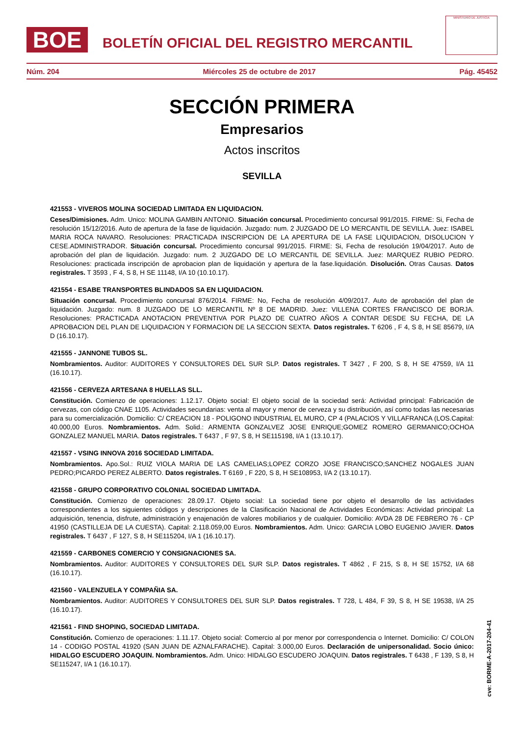BOE
BOLETÍN OFICIAL DEL REGISTRO MERCANTIL
MINISTERIO DE JUSTICIA
Núm. 204 Miércoles 25 de octubre de 2017 Pág. 45452
SECCIÓN PRIMERA
Empresarios
Actos inscritos
SEVILLA
421553 - VIVEROS MOLINA SOCIEDAD LIMITADA EN LIQUIDACION.
Ceses/Dimisiones. Adm. Unico: MOLINA GAMBIN ANTONIO. Situación concursal. Procedimiento concursal 991/2015. FIRME: Si, Fecha de resolución 15/12/2016. Auto de apertura de la fase de liquidación. Juzgado: num. 2 JUZGADO DE LO MERCANTIL DE SEVILLA. Juez: ISABEL MARIA ROCA NAVARO. Resoluciones: PRACTICADA INSCRIPCION DE LA APERTURA DE LA FASE LIQUIDACION, DISOLUCION Y CESE.ADMINISTRADOR. Situación concursal. Procedimiento concursal 991/2015. FIRME: Si, Fecha de resolución 19/04/2017. Auto de aprobación del plan de liquidación. Juzgado: num. 2 JUZGADO DE LO MERCANTIL DE SEVILLA. Juez: MARQUEZ RUBIO PEDRO. Resoluciones: practicada inscripción de aprobacion plan de liquidación y apertura de la fase.liquidación. Disolución. Otras Causas. Datos registrales. T 3593 , F 4, S 8, H SE 11148, I/A 10 (10.10.17).
421554 - ESABE TRANSPORTES BLINDADOS SA EN LIQUIDACION.
Situación concursal. Procedimiento concursal 876/2014. FIRME: No, Fecha de resolución 4/09/2017. Auto de aprobación del plan de liquidación. Juzgado: num. 8 JUZGADO DE LO MERCANTIL Nº 8 DE MADRID. Juez: VILLENA CORTES FRANCISCO DE BORJA. Resoluciones: PRACTICADA ANOTACION PREVENTIVA POR PLAZO DE CUATRO AÑOS A CONTAR DESDE SU FECHA, DE LA APROBACION DEL PLAN DE LIQUIDACION Y FORMACION DE LA SECCION SEXTA. Datos registrales. T 6206 , F 4, S 8, H SE 85679, I/A D (16.10.17).
421555 - JANNONE TUBOS SL.
Nombramientos. Auditor: AUDITORES Y CONSULTORES DEL SUR SLP. Datos registrales. T 3427 , F 200, S 8, H SE 47559, I/A 11 (16.10.17).
421556 - CERVEZA ARTESANA 8 HUELLAS SLL.
Constitución. Comienzo de operaciones: 1.12.17. Objeto social: El objeto social de la sociedad será: Actividad principal: Fabricación de cervezas, con código CNAE 1105. Actividades secundarias: venta al mayor y menor de cerveza y su distribución, así como todas las necesarias para su comercialización. Domicilio: C/ CREACION 18 - POLIGONO INDUSTRIAL EL MURO, CP 4 (PALACIOS Y VILLAFRANCA (LOS.Capital: 40.000,00 Euros. Nombramientos. Adm. Solid.: ARMENTA GONZALVEZ JOSE ENRIQUE;GOMEZ ROMERO GERMANICO;OCHOA GONZALEZ MANUEL MARIA. Datos registrales. T 6437 , F 97, S 8, H SE115198, I/A 1 (13.10.17).
421557 - VSING INNOVA 2016 SOCIEDAD LIMITADA.
Nombramientos. Apo.Sol.: RUIZ VIOLA MARIA DE LAS CAMELIAS;LOPEZ CORZO JOSE FRANCISCO;SANCHEZ NOGALES JUAN PEDRO;PICARDO PEREZ ALBERTO. Datos registrales. T 6169 , F 220, S 8, H SE108953, I/A 2 (13.10.17).
421558 - GRUPO CORPORATIVO COLONIAL SOCIEDAD LIMITADA.
Constitución. Comienzo de operaciones: 28.09.17. Objeto social: La sociedad tiene por objeto el desarrollo de las actividades correspondientes a los siguientes códigos y descripciones de la Clasificación Nacional de Actividades Económicas: Actividad principal: La adquisición, tenencia, disfrute, administración y enajenación de valores mobiliarios y de cualquier. Domicilio: AVDA 28 DE FEBRERO 76 - CP 41950 (CASTILLEJA DE LA CUESTA). Capital: 2.118.059,00 Euros. Nombramientos. Adm. Unico: GARCIA LOBO EUGENIO JAVIER. Datos registrales. T 6437 , F 127, S 8, H SE115204, I/A 1 (16.10.17).
421559 - CARBONES COMERCIO Y CONSIGNACIONES SA.
Nombramientos. Auditor: AUDITORES Y CONSULTORES DEL SUR SLP. Datos registrales. T 4862 , F 215, S 8, H SE 15752, I/A 68 (16.10.17).
421560 - VALENZUELA Y COMPAÑIA SA.
Nombramientos. Auditor: AUDITORES Y CONSULTORES DEL SUR SLP. Datos registrales. T 728, L 484, F 39, S 8, H SE 19538, I/A 25 (16.10.17).
421561 - FIND SHOPING, SOCIEDAD LIMITADA.
Constitución. Comienzo de operaciones: 1.11.17. Objeto social: Comercio al por menor por correspondencia o Internet. Domicilio: C/ COLON 14 - CODIGO POSTAL 41920 (SAN JUAN DE AZNALFARACHE). Capital: 3.000,00 Euros. Declaración de unipersonalidad. Socio único: HIDALGO ESCUDERO JOAQUIN. Nombramientos. Adm. Unico: HIDALGO ESCUDERO JOAQUIN. Datos registrales. T 6438 , F 139, S 8, H SE115247, I/A 1 (16.10.17).
cve: BORME-A-2017-204-41